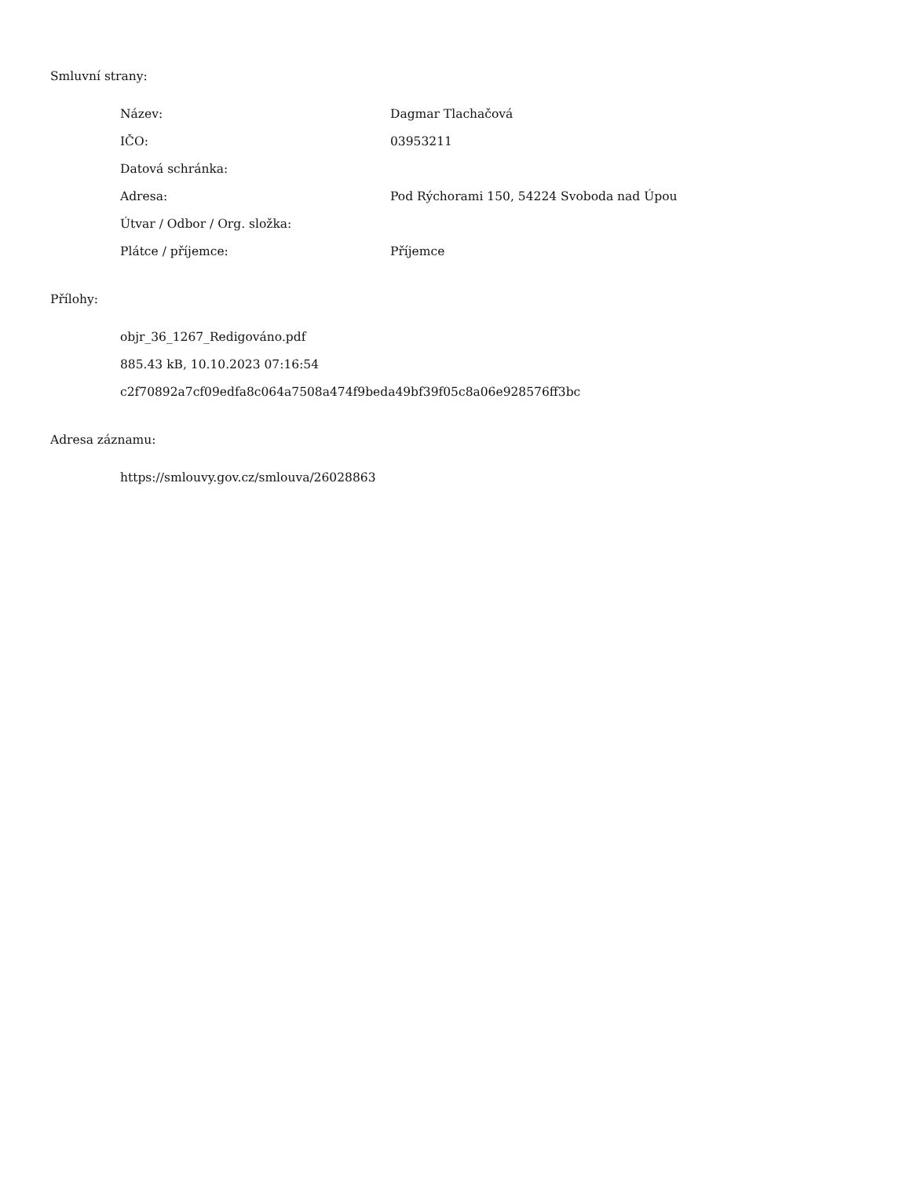Smluvní strany:
| Název: | Dagmar Tlachačová |
| IČO: | 03953211 |
| Datová schránka: | |
| Adresa: | Pod Rýchorami 150, 54224 Svoboda nad Úpou |
| Útvar / Odbor / Org. složka: | |
| Plátce / příjemce: | Příjemce |
Přílohy:
objr_36_1267_Redigováno.pdf
885.43 kB, 10.10.2023 07:16:54
c2f70892a7cf09edfa8c064a7508a474f9beda49bf39f05c8a06e928576ff3bc
Adresa záznamu:
https://smlouvy.gov.cz/smlouva/26028863